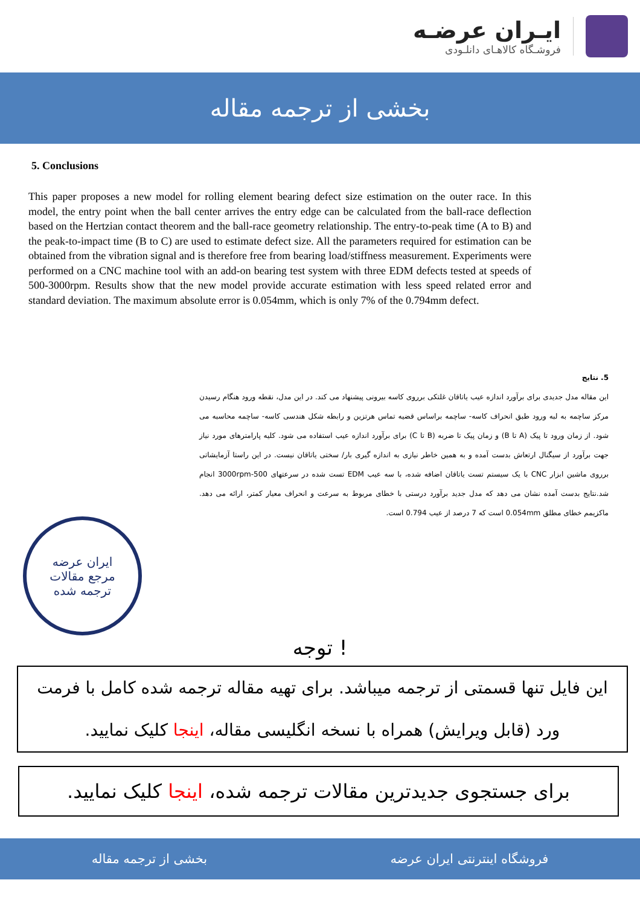ایـران عرضـه
فروشـگاه کالاهـای دانلـودی
بخشی از ترجمه مقاله
5. Conclusions
This paper proposes a new model for rolling element bearing defect size estimation on the outer race. In this model, the entry point when the ball center arrives the entry edge can be calculated from the ball-race deflection based on the Hertzian contact theorem and the ball-race geometry relationship. The entry-to-peak time (A to B) and the peak-to-impact time (B to C) are used to estimate defect size. All the parameters required for estimation can be obtained from the vibration signal and is therefore free from bearing load/stiffness measurement. Experiments were performed on a CNC machine tool with an add-on bearing test system with three EDM defects tested at speeds of 500-3000rpm. Results show that the new model provide accurate estimation with less speed related error and standard deviation. The maximum absolute error is 0.054mm, which is only 7% of the 0.794mm defect.
5. نتایج
این مقاله مدل جدیدی برای برآورد اندازه عیب یاتاقان غلتکی برروی کاسه بیرونی پیشنهاد می کند. در این مدل، نقطه ورود هنگام رسیدن مرکز ساچمه به لبه ورود طبق انحراف کاسه- ساچمه براساس قضیه تماس هرتزین و رابطه شکل هندسی کاسه- ساچمه محاسبه می شود. از زمان ورود تا پیک (A تا B) و زمان پیک تا ضربه (B تا C) برای برآورد اندازه عیب استفاده می شود. کلیه پارامترهای مورد نیاز جهت برآورد از سیگنال ارتعاش بدست آمده و به همین خاطر نیازی به اندازه گیری بار/ سختی یاتاقان نیست. در این راستا آزمایشاتی برروی ماشین ابزار CNC با یک سیستم تست یاتاقان اضافه شده، با سه عیب EDM تست شده در سرعتهای 500-3000rpm انجام شد.نتایج بدست آمده نشان می دهد که مدل جدید برآورد درستی با خطای مربوط به سرعت و انحراف معیار کمتر، ارائه می دهد. ماکزیمم خطای مطلق 0.054mm است که 7 درصد از عیب 0.794 است.
ایران عرضه
مرجع مقالات
ترجمه شده
توجه !
این فایل تنها قسمتی از ترجمه میباشد. برای تهیه مقاله ترجمه شده کامل با فرمت ورد (قابل ویرایش) همراه با نسخه انگلیسی مقاله، اینجا کلیک نمایید.
برای جستجوی جدیدترین مقالات ترجمه شده، اینجا کلیک نمایید.
فروشگاه اینترنتی ایران عرضه بخشی از ترجمه مقاله